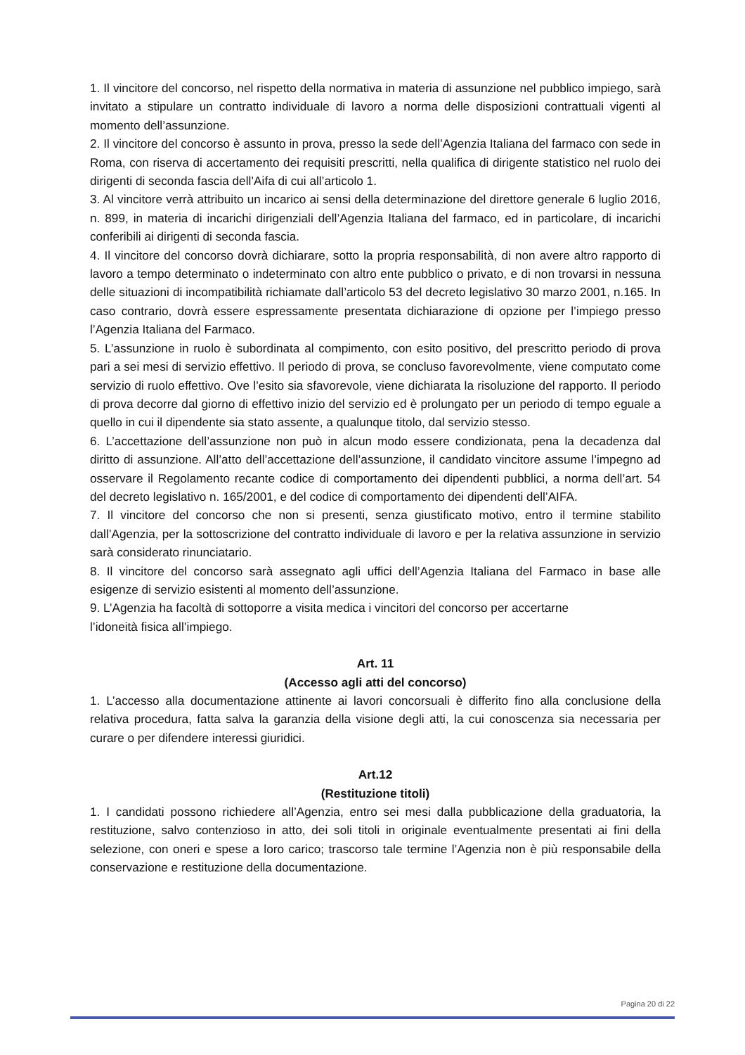1. Il vincitore del concorso, nel rispetto della normativa in materia di assunzione nel pubblico impiego, sarà invitato a stipulare un contratto individuale di lavoro a norma delle disposizioni contrattuali vigenti al momento dell’assunzione.
2. Il vincitore del concorso è assunto in prova, presso la sede dell’Agenzia Italiana del farmaco con sede in Roma, con riserva di accertamento dei requisiti prescritti, nella qualifica di dirigente statistico nel ruolo dei dirigenti di seconda fascia dell’Aifa di cui all’articolo 1.
3. Al vincitore verrà attribuito un incarico ai sensi della determinazione del direttore generale 6 luglio 2016, n. 899, in materia di incarichi dirigenziali dell’Agenzia Italiana del farmaco, ed in particolare, di incarichi conferibili ai dirigenti di seconda fascia.
4. Il vincitore del concorso dovrà dichiarare, sotto la propria responsabilità, di non avere altro rapporto di lavoro a tempo determinato o indeterminato con altro ente pubblico o privato, e di non trovarsi in nessuna delle situazioni di incompatibilità richiamate dall’articolo 53 del decreto legislativo 30 marzo 2001, n.165. In caso contrario, dovrà essere espressamente presentata dichiarazione di opzione per l’impiego presso l’Agenzia Italiana del Farmaco.
5. L’assunzione in ruolo è subordinata al compimento, con esito positivo, del prescritto periodo di prova pari a sei mesi di servizio effettivo. Il periodo di prova, se concluso favorevolmente, viene computato come servizio di ruolo effettivo. Ove l’esito sia sfavorevole, viene dichiarata la risoluzione del rapporto. Il periodo di prova decorre dal giorno di effettivo inizio del servizio ed è prolungato per un periodo di tempo eguale a quello in cui il dipendente sia stato assente, a qualunque titolo, dal servizio stesso.
6. L’accettazione dell’assunzione non può in alcun modo essere condizionata, pena la decadenza dal diritto di assunzione. All’atto dell’accettazione dell’assunzione, il candidato vincitore assume l’impegno ad osservare il Regolamento recante codice di comportamento dei dipendenti pubblici, a norma dell’art. 54 del decreto legislativo n. 165/2001, e del codice di comportamento dei dipendenti dell’AIFA.
7. Il vincitore del concorso che non si presenti, senza giustificato motivo, entro il termine stabilito dall’Agenzia, per la sottoscrizione del contratto individuale di lavoro e per la relativa assunzione in servizio sarà considerato rinunciatario.
8. Il vincitore del concorso sarà assegnato agli uffici dell’Agenzia Italiana del Farmaco in base alle esigenze di servizio esistenti al momento dell’assunzione.
9. L’Agenzia ha facoltà di sottoporre a visita medica i vincitori del concorso per accertarne
l’idoneità fisica all’impiego.
Art. 11
(Accesso agli atti del concorso)
1. L’accesso alla documentazione attinente ai lavori concorsuali è differito fino alla conclusione della relativa procedura, fatta salva la garanzia della visione degli atti, la cui conoscenza sia necessaria per curare o per difendere interessi giuridici.
Art.12
(Restituzione titoli)
1. I candidati possono richiedere all’Agenzia, entro sei mesi dalla pubblicazione della graduatoria, la restituzione, salvo contenzioso in atto, dei soli titoli in originale eventualmente presentati ai fini della selezione, con oneri e spese a loro carico; trascorso tale termine l’Agenzia non è più responsabile della conservazione e restituzione della documentazione.
Pagina 20 di 22